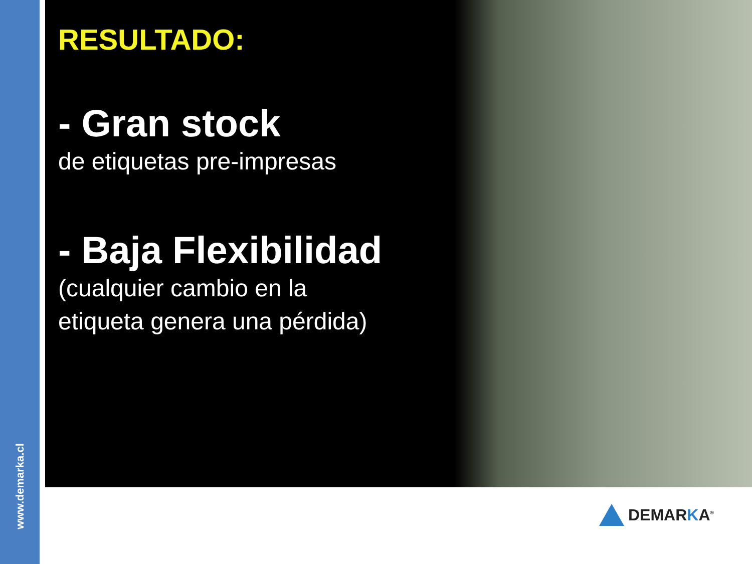www.demarka.cl
RESULTADO:
- Gran stock
de etiquetas pre-impresas
- Baja Flexibilidad
(cualquier cambio en la
etiqueta genera una pérdida)
DEMARKA<sup>®</sup>